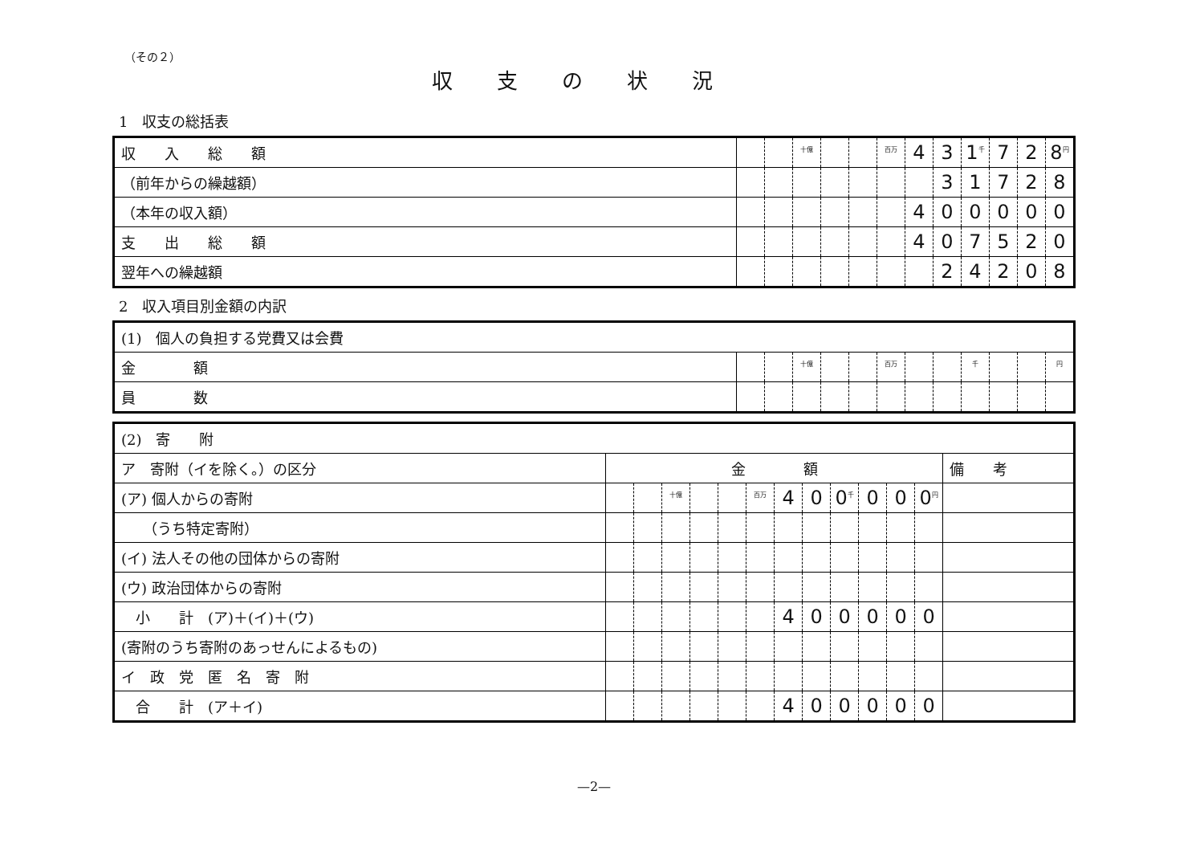（その２）
収支の状況
1　収支の総括表
| 収 入 総 額 | | | <sup>十億</sup> | | | <sup>百万</sup> | 4 | 3 | 1<sup>千</sup> | 7 | 2 | 8<sup>円</sup> |
| （前年からの繰越額） | | | | | | | | 3 | 1 | 7 | 2 | 8 |
| （本年の収入額） | | | | | | | 4 | 0 | 0 | 0 | 0 | 0 |
| 支 出 総 額 | | | | | | | 4 | 0 | 7 | 5 | 2 | 0 |
| 翌年への繰越額 | | | | | | | | 2 | 4 | 2 | 0 | 8 |
2　収入項目別金額の内訳
| (1) 個人の負担する党費又は会費 | | | | | | | | | | | | |
| 金 額 | | | <sup>十億</sup> | | | <sup>百万</sup> | | | <sup>千</sup> | | | <sup>円</sup> |
| 員 数 | | | | | | | | | | | | |
| (2) 寄 附 | | | | | | | | | | | | | |
| ア 寄附（イを除く。）の区分 | 金 額 | | | | | | | | | | | | 備 考 |
| (ア) 個人からの寄附 | | | <sup>十億</sup> | | | <sup>百万</sup> | 4 | 0 | 0<sup>千</sup> | 0 | 0 | 0<sup>円</sup> | |
| （うち特定寄附） | | | | | | | | | | | | | |
| (イ) 法人その他の団体からの寄附 | | | | | | | | | | | | | |
| (ウ) 政治団体からの寄附 | | | | | | | | | | | | | |
| 小 計 (ア)＋(イ)＋(ウ) | | | | | | | 4 | 0 | 0 | 0 | 0 | 0 | |
| (寄附のうち寄附のあっせんによるもの) | | | | | | | | | | | | | |
| イ 政 党 匿 名 寄 附 | | | | | | | | | | | | | |
| 合 計 (ア＋イ) | | | | | | | 4 | 0 | 0 | 0 | 0 | 0 | |
—2—